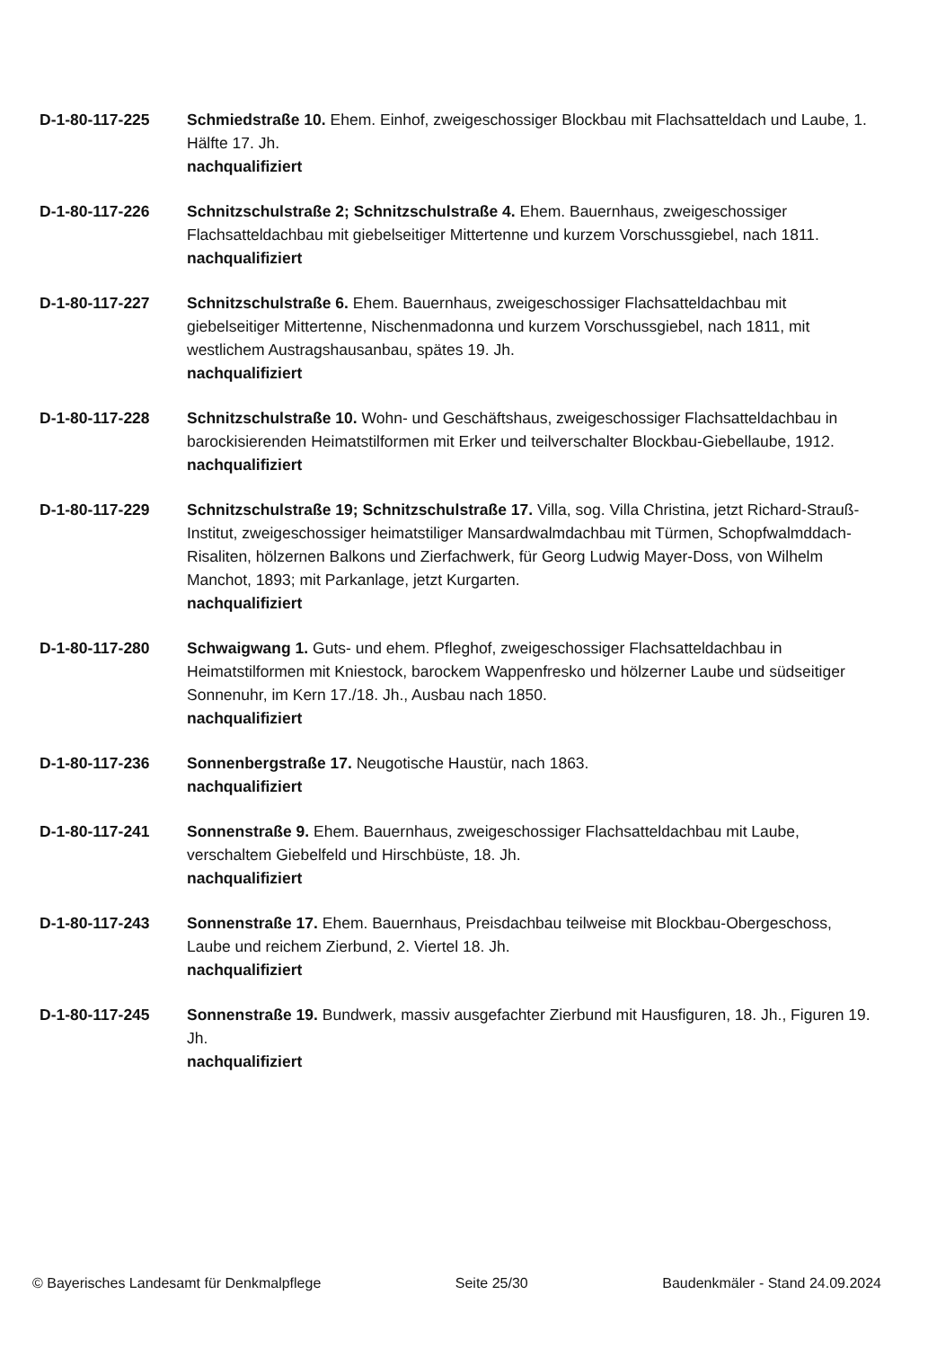D-1-80-117-225 Schmiedstraße 10. Ehem. Einhof, zweigeschossiger Blockbau mit Flachsatteldach und Laube, 1. Hälfte 17. Jh.
nachqualifiziert
D-1-80-117-226 Schnitzschulstraße 2; Schnitzschulstraße 4. Ehem. Bauernhaus, zweigeschossiger Flachsatteldachbau mit giebelseitiger Mittertenne und kurzem Vorschussgiebel, nach 1811.
nachqualifiziert
D-1-80-117-227 Schnitzschulstraße 6. Ehem. Bauernhaus, zweigeschossiger Flachsatteldachbau mit giebelseitiger Mittertenne, Nischenmadonna und kurzem Vorschussgiebel, nach 1811, mit westlichem Austragshausanbau, spätes 19. Jh.
nachqualifiziert
D-1-80-117-228 Schnitzschulstraße 10. Wohn- und Geschäftshaus, zweigeschossiger Flachsatteldachbau in barockisierenden Heimatstilformen mit Erker und teilverschalter Blockbau-Giebellaube, 1912.
nachqualifiziert
D-1-80-117-229 Schnitzschulstraße 19; Schnitzschulstraße 17. Villa, sog. Villa Christina, jetzt Richard-Strauß-Institut, zweigeschossiger heimatstiliger Mansardwalmdachbau mit Türmen, Schopfwalmddach-Risaliten, hölzernen Balkons und Zierfachwerk, für Georg Ludwig Mayer-Doss, von Wilhelm Manchot, 1893; mit Parkanlage, jetzt Kurgarten.
nachqualifiziert
D-1-80-117-280 Schwaigwang 1. Guts- und ehem. Pfleghof, zweigeschossiger Flachsatteldachbau in Heimatstilformen mit Kniestock, barockem Wappenfresko und hölzerner Laube und südseitiger Sonnenuhr, im Kern 17./18. Jh., Ausbau nach 1850.
nachqualifiziert
D-1-80-117-236 Sonnenbergstraße 17. Neugotische Haustür, nach 1863.
nachqualifiziert
D-1-80-117-241 Sonnenstraße 9. Ehem. Bauernhaus, zweigeschossiger Flachsatteldachbau mit Laube, verschaltem Giebelfeld und Hirschbüste, 18. Jh.
nachqualifiziert
D-1-80-117-243 Sonnenstraße 17. Ehem. Bauernhaus, Preisdachbau teilweise mit Blockbau-Obergeschoss, Laube und reichem Zierbund, 2. Viertel 18. Jh.
nachqualifiziert
D-1-80-117-245 Sonnenstraße 19. Bundwerk, massiv ausgefachter Zierbund mit Hausfiguren, 18. Jh., Figuren 19. Jh.
nachqualifiziert
© Bayerisches Landesamt für Denkmalpflege Seite 25/30 Baudenkmäler - Stand 24.09.2024